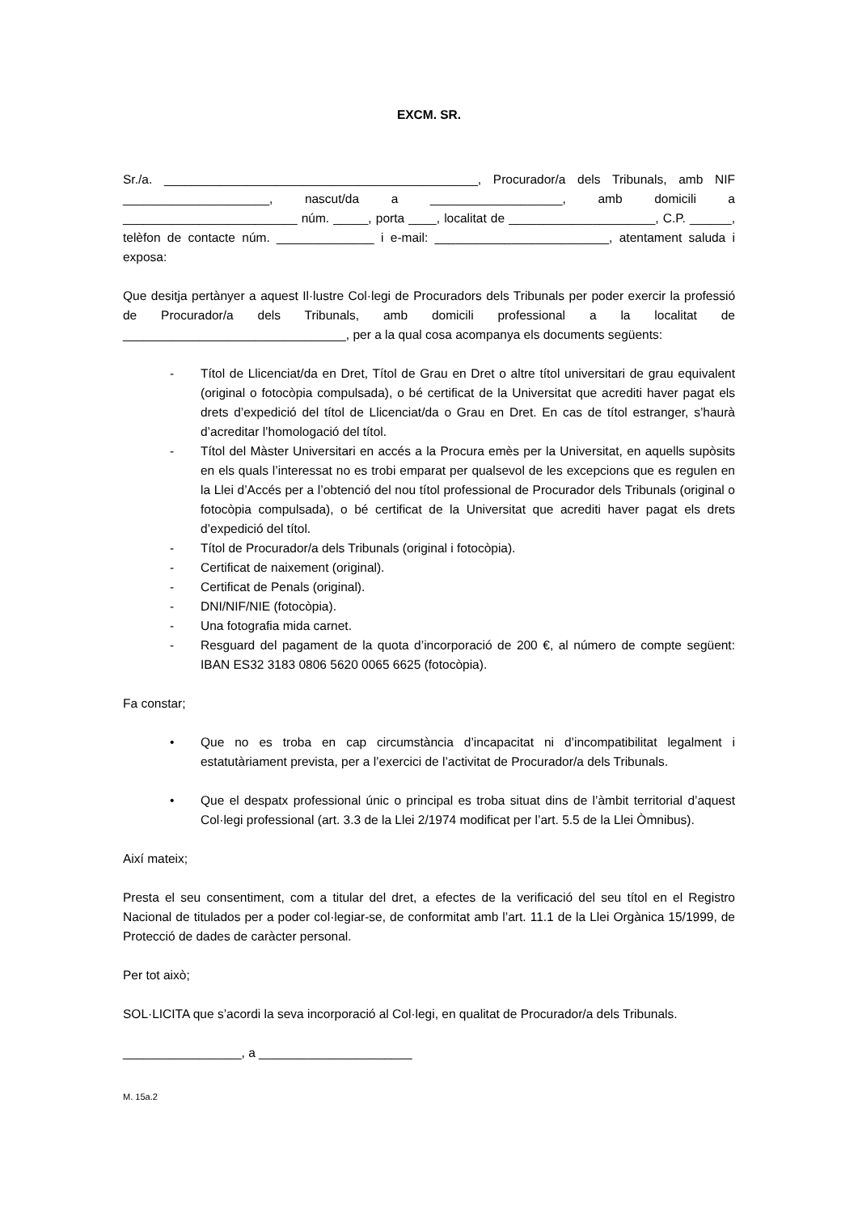EXCM. SR.
Sr./a. _____________________________________________, Procurador/a dels Tribunals, amb NIF _____________________, nascut/da a ___________________, amb domicili a _________________________ núm. _____, porta ____, localitat de _____________________, C.P. ______, telèfon de contacte núm. ______________ i e-mail: _________________________, atentament saluda i exposa:
Que desitja pertànyer a aquest Il·lustre Col·legi de Procuradors dels Tribunals per poder exercir la professió de Procurador/a dels Tribunals, amb domicili professional a la localitat de ________________________________, per a la qual cosa acompanya els documents següents:
- Títol de Llicenciat/da en Dret, Títol de Grau en Dret o altre títol universitari de grau equivalent (original o fotocòpia compulsada), o bé certificat de la Universitat que acrediti haver pagat els drets d’expedició del títol de Llicenciat/da o Grau en Dret. En cas de títol estranger, s’haurà d’acreditar l’homologació del títol.
- Títol del Màster Universitari en accés a la Procura emès per la Universitat, en aquells supòsits en els quals l’interessat no es trobi emparat per qualsevol de les excepcions que es regulen en la Llei d’Accés per a l’obtenció del nou títol professional de Procurador dels Tribunals (original o fotocòpia compulsada), o bé certificat de la Universitat que acrediti haver pagat els drets d’expedició del títol.
- Títol de Procurador/a dels Tribunals (original i fotocòpia).
- Certificat de naixement (original).
- Certificat de Penals (original).
- DNI/NIF/NIE (fotocòpia).
- Una fotografia mida carnet.
- Resguard del pagament de la quota d’incorporació de 200 €, al número de compte següent: IBAN ES32 3183 0806 5620 0065 6625 (fotocòpia).
Fa constar;
• Que no es troba en cap circumstància d’incapacitat ni d’incompatibilitat legalment i estatutàriament prevista, per a l’exercici de l’activitat de Procurador/a dels Tribunals.
• Que el despatx professional únic o principal es troba situat dins de l’àmbit territorial d’aquest Col·legi professional (art. 3.3 de la Llei 2/1974 modificat per l’art. 5.5 de la Llei Òmnibus).
Així mateix;
Presta el seu consentiment, com a titular del dret, a efectes de la verificació del seu títol en el Registro Nacional de titulados per a poder col·legiar-se, de conformitat amb l’art. 11.1 de la Llei Orgànica 15/1999, de Protecció de dades de caràcter personal.
Per tot això;
SOL·LICITA que s’acordi la seva incorporació al Col·legi, en qualitat de Procurador/a dels Tribunals.
_________________, a ______________________
M. 15a.2